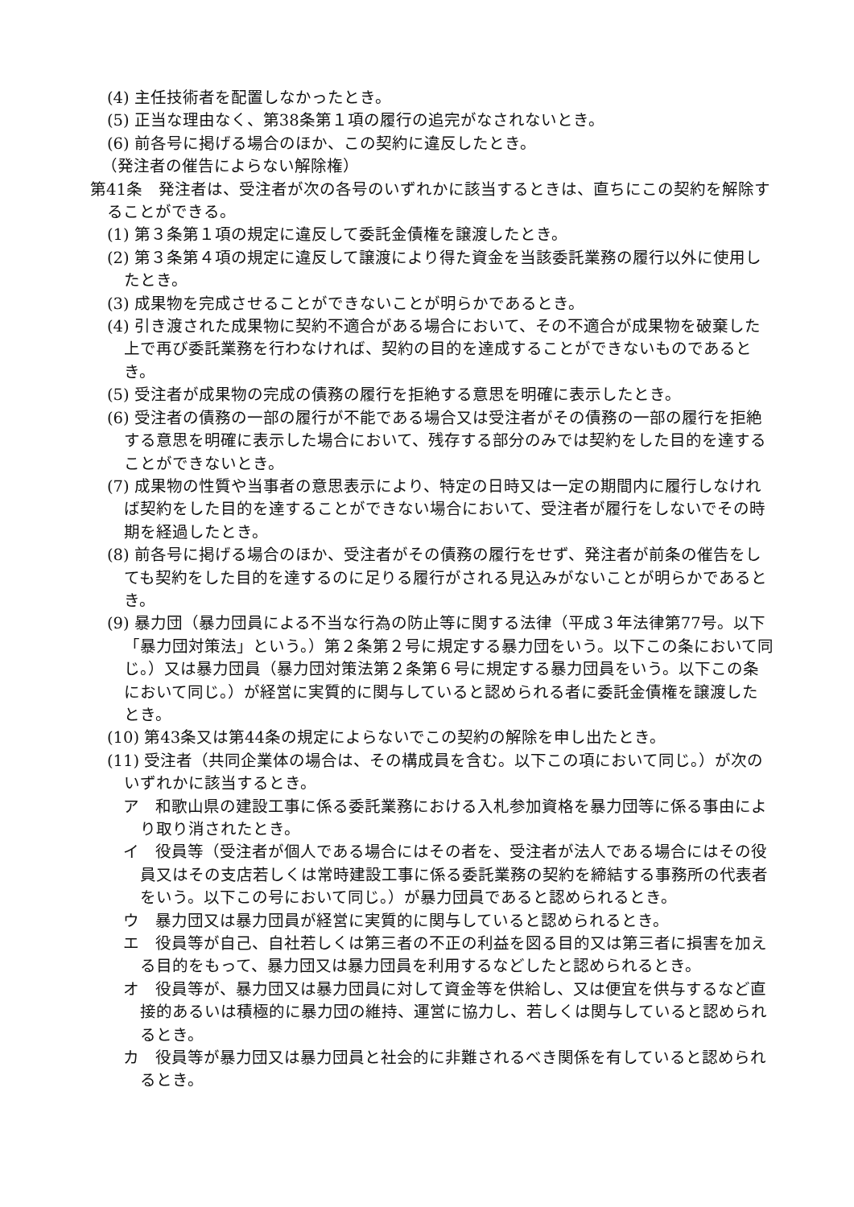(4) 主任技術者を配置しなかったとき。
(5) 正当な理由なく、第38条第１項の履行の追完がなされないとき。
(6) 前各号に掲げる場合のほか、この契約に違反したとき。
（発注者の催告によらない解除権）
第41条　発注者は、受注者が次の各号のいずれかに該当するときは、直ちにこの契約を解除することができる。
(1) 第３条第１項の規定に違反して委託金債権を譲渡したとき。
(2) 第３条第４項の規定に違反して譲渡により得た資金を当該委託業務の履行以外に使用したとき。
(3) 成果物を完成させることができないことが明らかであるとき。
(4) 引き渡された成果物に契約不適合がある場合において、その不適合が成果物を破棄した上で再び委託業務を行わなければ、契約の目的を達成することができないものであるとき。
(5) 受注者が成果物の完成の債務の履行を拒絶する意思を明確に表示したとき。
(6) 受注者の債務の一部の履行が不能である場合又は受注者がその債務の一部の履行を拒絶する意思を明確に表示した場合において、残存する部分のみでは契約をした目的を達することができないとき。
(7) 成果物の性質や当事者の意思表示により、特定の日時又は一定の期間内に履行しなければ契約をした目的を達することができない場合において、受注者が履行をしないでその時期を経過したとき。
(8) 前各号に掲げる場合のほか、受注者がその債務の履行をせず、発注者が前条の催告をしても契約をした目的を達するのに足りる履行がされる見込みがないことが明らかであるとき。
(9) 暴力団（暴力団員による不当な行為の防止等に関する法律（平成３年法律第77号。以下「暴力団対策法」という。）第２条第２号に規定する暴力団をいう。以下この条において同じ。）又は暴力団員（暴力団対策法第２条第６号に規定する暴力団員をいう。以下この条において同じ。）が経営に実質的に関与していると認められる者に委託金債権を譲渡したとき。
(10) 第43条又は第44条の規定によらないでこの契約の解除を申し出たとき。
(11) 受注者（共同企業体の場合は、その構成員を含む。以下この項において同じ。）が次のいずれかに該当するとき。
ア　和歌山県の建設工事に係る委託業務における入札参加資格を暴力団等に係る事由により取り消されたとき。
イ　役員等（受注者が個人である場合にはその者を、受注者が法人である場合にはその役員又はその支店若しくは常時建設工事に係る委託業務の契約を締結する事務所の代表者をいう。以下この号において同じ。）が暴力団員であると認められるとき。
ウ　暴力団又は暴力団員が経営に実質的に関与していると認められるとき。
エ　役員等が自己、自社若しくは第三者の不正の利益を図る目的又は第三者に損害を加える目的をもって、暴力団又は暴力団員を利用するなどしたと認められるとき。
オ　役員等が、暴力団又は暴力団員に対して資金等を供給し、又は便宜を供与するなど直接的あるいは積極的に暴力団の維持、運営に協力し、若しくは関与していると認められるとき。
カ　役員等が暴力団又は暴力団員と社会的に非難されるべき関係を有していると認められるとき。